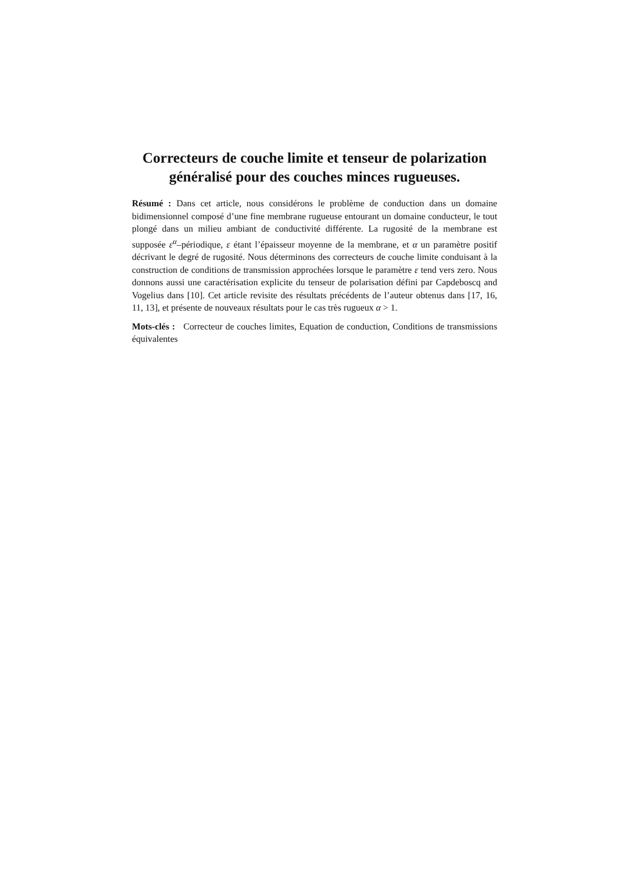Correcteurs de couche limite et tenseur de polarization généralisé pour des couches minces rugueuses.
Résumé : Dans cet article, nous considérons le problème de conduction dans un domaine bidimensionnel composé d’une fine membrane rugueuse entourant un domaine conducteur, le tout plongé dans un milieu ambiant de conductivité différente. La rugosité de la membrane est supposée ε<sup>α</sup>–périodique, ε étant l’épaisseur moyenne de la membrane, et α un paramètre positif décrivant le degré de rugosité. Nous déterminons des correcteurs de couche limite conduisant à la construction de conditions de transmission approchées lorsque le paramètre ε tend vers zero. Nous donnons aussi une caractérisation explicite du tenseur de polarisation défini par Capdeboscq and Vogelius dans [10]. Cet article revisite des résultats précédents de l’auteur obtenus dans [17, 16, 11, 13], et présente de nouveaux résultats pour le cas très rugueux α > 1.
Mots-clés : Correcteur de couches limites, Equation de conduction, Conditions de transmissions équivalentes